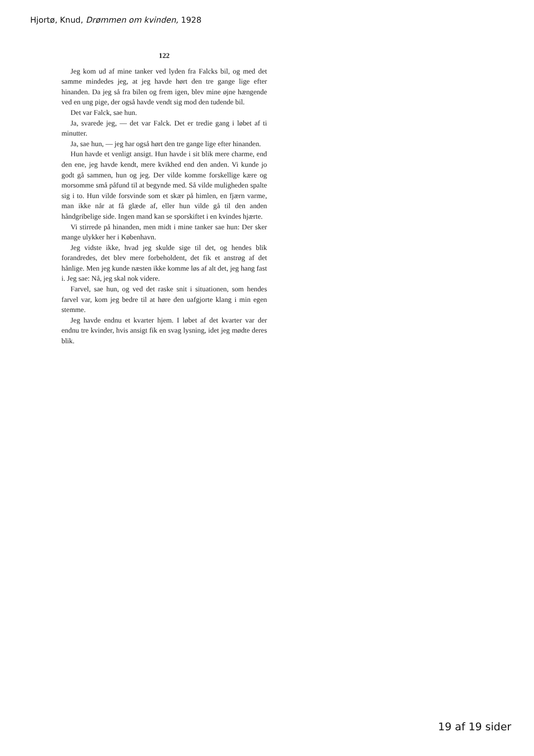Hjortø, Knud, Drømmen om kvinden, 1928
122
Jeg kom ud af mine tanker ved lyden fra Falcks bil, og med det samme mindedes jeg, at jeg havde hørt den tre gange lige efter hinanden. Da jeg så fra bilen og frem igen, blev mine øjne hængende ved en ung pige, der også havde vendt sig mod den tudende bil.
Det var Falck, sae hun.
Ja, svarede jeg, — det var Falck. Det er tredie gang i løbet af ti minutter.
Ja, sae hun, — jeg har også hørt den tre gange lige efter hinanden.
Hun havde et venligt ansigt. Hun havde i sit blik mere charme, end den ene, jeg havde kendt, mere kvikhed end den anden. Vi kunde jo godt gå sammen, hun og jeg. Der vilde komme forskellige kære og morsomme små påfund til at begynde med. Så vilde muligheden spalte sig i to. Hun vilde forsvinde som et skær på himlen, en fjærn varme, man ikke når at få glæde af, eller hun vilde gå til den anden håndgribelige side. Ingen mand kan se sporskiftet i en kvindes hjærte.
Vi stirrede på hinanden, men midt i mine tanker sae hun: Der sker mange ulykker her i København.
Jeg vidste ikke, hvad jeg skulde sige til det, og hendes blik forandredes, det blev mere forbeholdent, det fik et anstrøg af det hånlige. Men jeg kunde næsten ikke komme løs af alt det, jeg hang fast i. Jeg sae: Nå, jeg skal nok videre.
Farvel, sae hun, og ved det raske snit i situationen, som hendes farvel var, kom jeg bedre til at høre den uafgjorte klang i min egen stemme.
Jeg havde endnu et kvarter hjem. I løbet af det kvarter var der endnu tre kvinder, hvis ansigt fik en svag lysning, idet jeg mødte deres blik.
19 af 19 sider